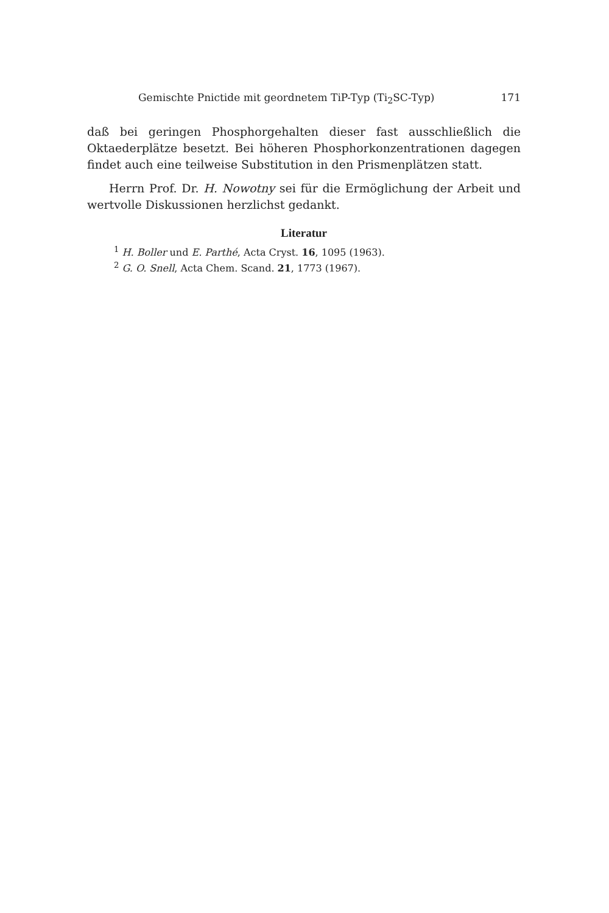Gemischte Pnictide mit geordnetem TiP-Typ (Ti<sub>2</sub>SC-Typ) 171
daß bei geringen Phosphorgehalten dieser fast ausschließlich die Oktaeder­plätze besetzt. Bei höheren Phosphorkonzentrationen dagegen findet auch eine teilweise Substitution in den Prismenplätzen statt.
Herrn Prof. Dr. H. Nowotny sei für die Ermöglichung der Arbeit und wertvolle Diskussionen herzlichst gedankt.
Literatur
<sup>1</sup> H. Boller und E. Parthé, Acta Cryst. 16, 1095 (1963).
<sup>2</sup> G. O. Snell, Acta Chem. Scand. 21, 1773 (1967).